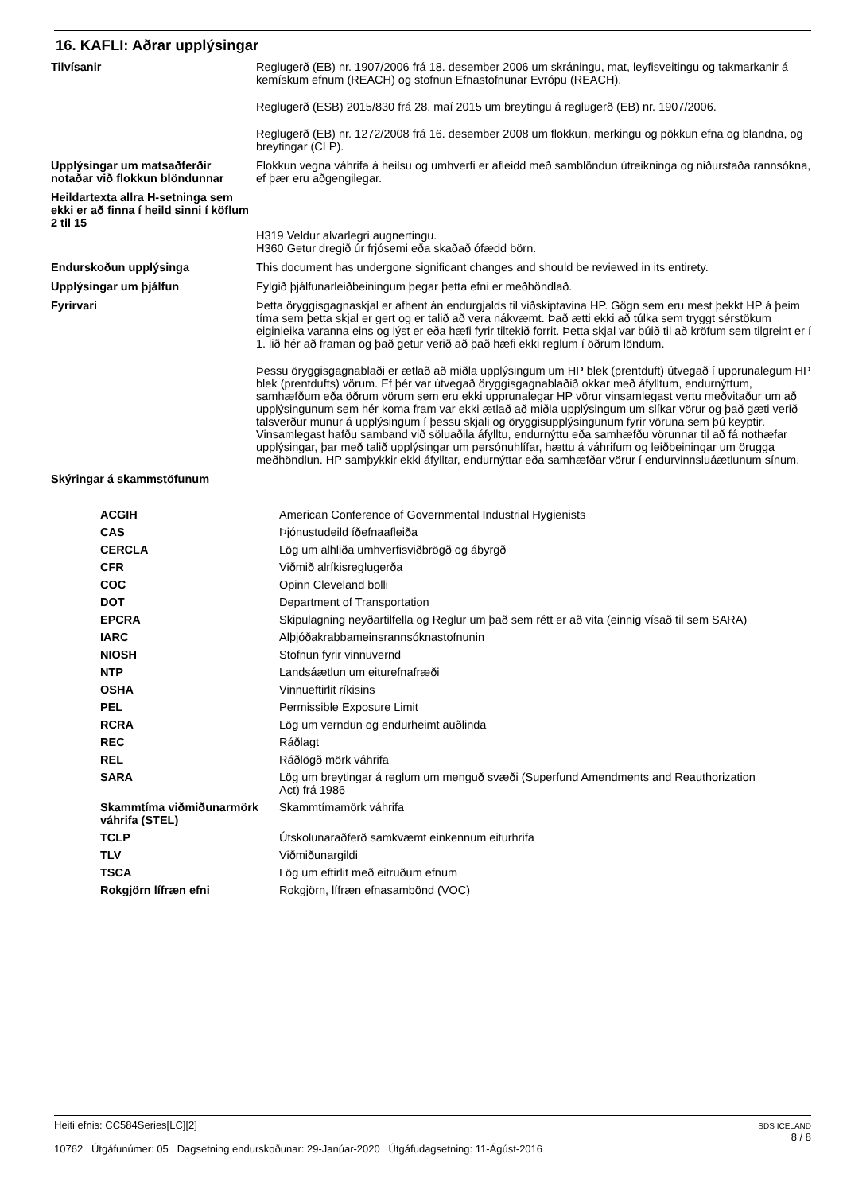16. KAFLI: Aðrar upplýsingar
Tilvísanir Reglugerð (EB) nr. 1907/2006 frá 18. desember 2006 um skráningu, mat, leyfisveitingu og takmarkanir á kemískum efnum (REACH) og stofnun Efnastofnunar Evrópu (REACH).
Reglugerð (ESB) 2015/830 frá 28. maí 2015 um breytingu á reglugerð (EB) nr. 1907/2006.
Reglugerð (EB) nr. 1272/2008 frá 16. desember 2008 um flokkun, merkingu og pökkun efna og blandna, og breytingar (CLP).
Upplýsingar um matsaðferðir notaðar við flokkun blöndunnar
Flokkun vegna váhrifa á heilsu og umhverfi er afleidd með samblöndun útreikninga og niðurstaða rannsókna, ef þær eru aðgengilegar.
Heildartexta allra H-setninga sem ekki er að finna í heild sinni í köflum 2 til 15
H319 Veldur alvarlegri augnertingu.
H360 Getur dregið úr frjósemi eða skaðað ófædd börn.
Endurskoðun upplýsinga This document has undergone significant changes and should be reviewed in its entirety.
Upplýsingar um þjálfun Fylgið þjálfunarleiðbeiningum þegar þetta efni er meðhöndlað.
Fyrirvari Þetta öryggisgagnaskjal er afhent án endurgjalds til viðskiptavina HP. Gögn sem eru mest þekkt HP á þeim tíma sem þetta skjal er gert og er talið að vera nákvæmt. Það ætti ekki að túlka sem tryggt sérstökum eiginleika varanna eins og lýst er eða hæfi fyrir tiltekið forrit. Þetta skjal var búið til að kröfum sem tilgreint er í 1. lið hér að framan og það getur verið að það hæfi ekki reglum í öðrum löndum.
Þessu öryggisgagnablaði er ætlað að miðla upplýsingum um HP blek (prentduft) útvegað í upprunalegum HP blek (prentdufts) vörum. Ef þér var útvegað öryggisgagnablaðið okkar með áfylltum, endurnýttum, samhæfðum eða öðrum vörum sem eru ekki upprunalegar HP vörur vinsamlegast vertu meðvitaður um að upplýsingunum sem hér koma fram var ekki ætlað að miðla upplýsingum um slíkar vörur og það gæti verið talsverður munur á upplýsingum í þessu skjali og öryggisupplýsingunum fyrir vöruna sem þú keyptir. Vinsamlegast hafðu samband við söluaðila áfylltu, endurnýttu eða samhæfðu vörunnar til að fá nothæfar upplýsingar, þar með talið upplýsingar um persónuhlífar, hættu á váhrifum og leiðbeiningar um örugga meðhöndlun. HP samþykkir ekki áfylltar, endurnýttar eða samhæfðar vörur í endurvinnsluáætlunum sínum.
Skýringar á skammstöfunum
| ACGIH | American Conference of Governmental Industrial Hygienists |
| CAS | Þjónustudeild íðefnaafleiða |
| CERCLA | Lög um alhliða umhverfisviðbrögð og ábyrgð |
| CFR | Viðmið alríkisreglugerða |
| COC | Opinn Cleveland bolli |
| DOT | Department of Transportation |
| EPCRA | Skipulagning neyðartilfella og Reglur um það sem rétt er að vita (einnig vísað til sem SARA) |
| IARC | Alþjóðakrabbameinsrannsóknastofnunin |
| NIOSH | Stofnun fyrir vinnuvernd |
| NTP | Landsáætlun um eiturefnafræði |
| OSHA | Vinnueftirlit ríkisins |
| PEL | Permissible Exposure Limit |
| RCRA | Lög um verndun og endurheimt auðlinda |
| REC | Ráðlagt |
| REL | Ráðlögð mörk váhrifa |
| SARA | Lög um breytingar á reglum um menguð svæði (Superfund Amendments and Reauthorization Act) frá 1986 |
| Skammtíma viðmiðunarmörk váhrifa (STEL) | Skammtímamörk váhrifa |
| TCLP | Útskolunaraðferð samkvæmt einkennum eiturhrifa |
| TLV | Viðmiðunargildi |
| TSCA | Lög um eftirlit með eitruðum efnum |
| Rokgjörn lífræn efni | Rokgjörn, lífræn efnasambönd (VOC) |
Heiti efnis: CC584Series[LC][2]
10762 Útgáfunúmer: 05 Dagsetning endurskoðunar: 29-Janúar-2020 Útgáfudagsetning: 11-Ágúst-2016
SDS ICELAND
8 / 8